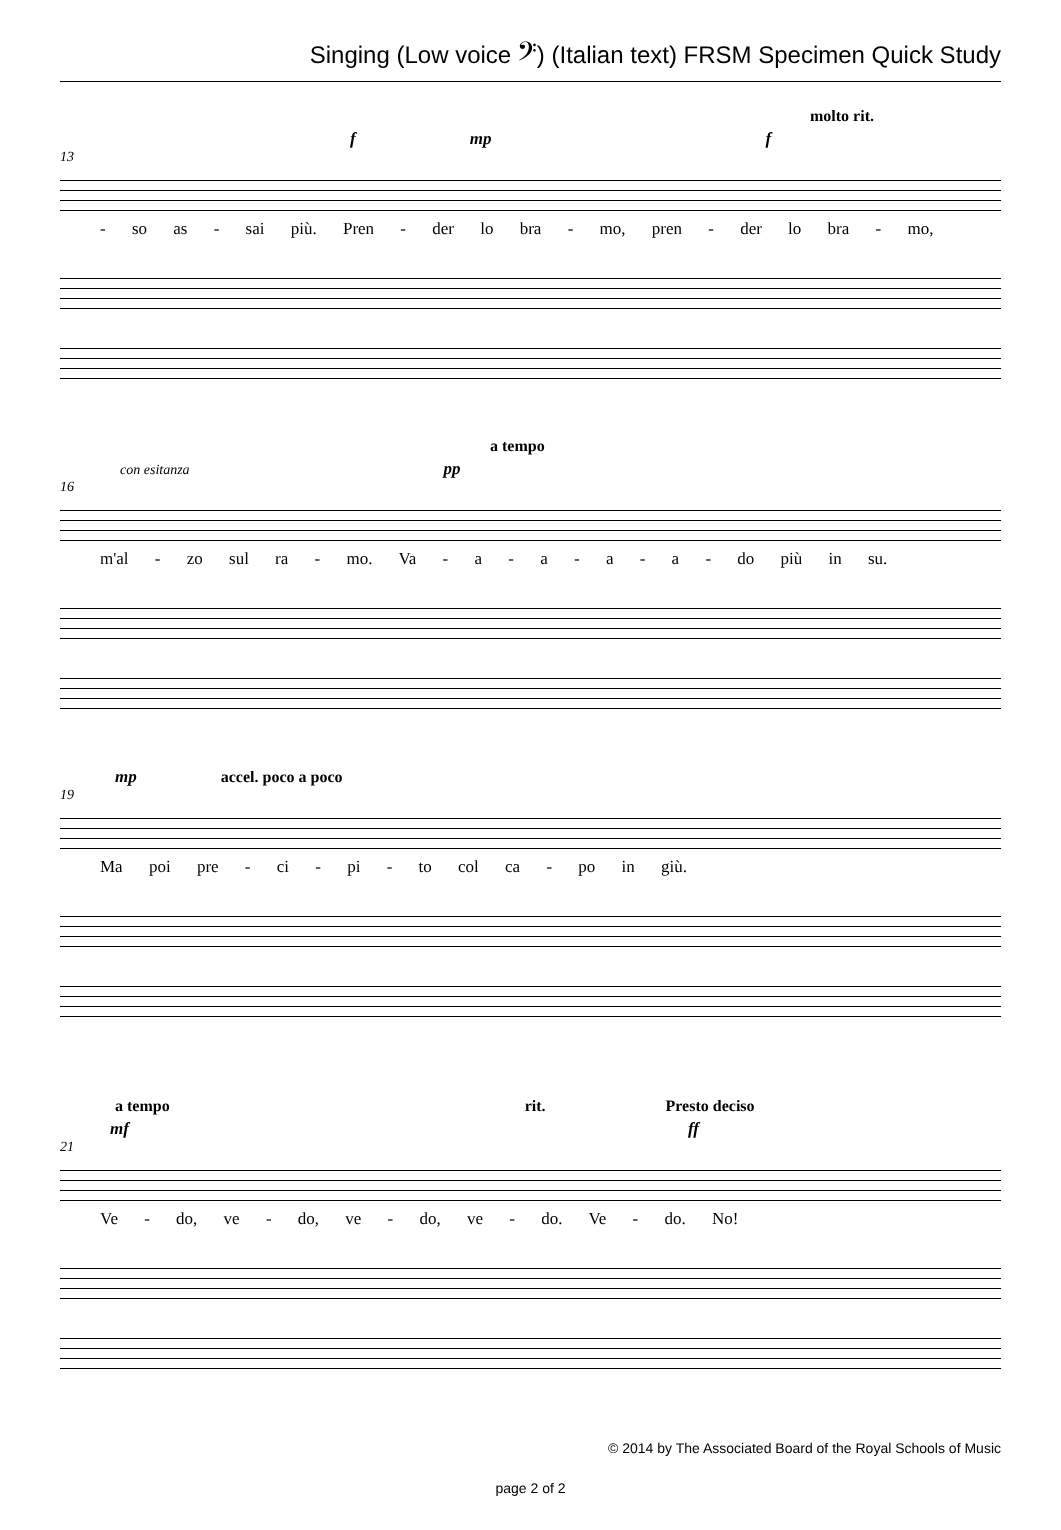Singing (Low voice 𝄢) (Italian text) FRSM Specimen Quick Study
molto rit.
f mp f
13
- so as - sai più. Pren - der lo bra - mo, pren - der lo bra - mo,
a tempo
con esitanza pp
16
m'al - zo sul ra - mo. Va - a - a - a - a - do più in su.
mp accel. poco a poco
19
Ma poi pre - ci - pi - to col ca - po in giù.
a tempo rit. Presto deciso
mf ff
21
Ve - do, ve - do, ve - do, ve - do. Ve - do. No!
© 2014 by The Associated Board of the Royal Schools of Music
page 2 of 2